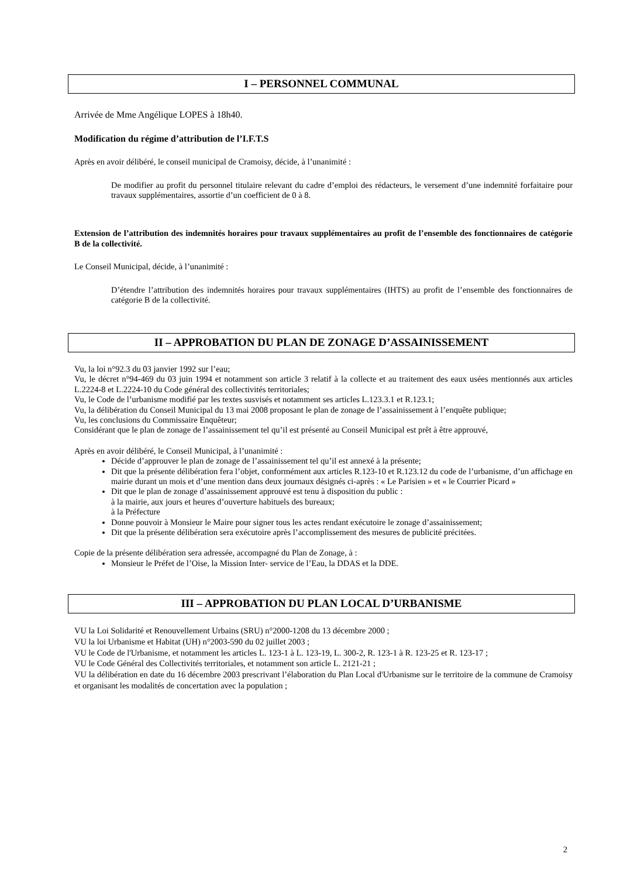I – PERSONNEL COMMUNAL
Arrivée de Mme Angélique LOPES à 18h40.
Modification du régime d’attribution de l’I.F.T.S
Après en avoir délibéré, le conseil municipal de Cramoisy, décide, à l’unanimité :
De modifier au profit du personnel titulaire relevant du cadre d’emploi des rédacteurs, le versement d’une indemnité forfaitaire pour travaux supplémentaires, assortie d’un coefficient de 0 à 8.
Extension de l’attribution des indemnités horaires pour travaux supplémentaires au profit de l’ensemble des fonctionnaires de catégorie B de la collectivité.
Le Conseil Municipal, décide, à l’unanimité :
D’étendre l’attribution des indemnités horaires pour travaux supplémentaires (IHTS) au profit de l’ensemble des fonctionnaires de catégorie B de la collectivité.
II – APPROBATION DU PLAN DE ZONAGE D’ASSAINISSEMENT
Vu, la loi n°92.3 du 03 janvier 1992 sur l’eau;
Vu, le décret n°94-469 du 03 juin 1994 et notamment son article 3 relatif à la collecte et au traitement des eaux usées mentionnés aux articles L.2224-8 et L.2224-10 du Code général des collectivités territoriales;
Vu, le Code de l’urbanisme modifié par les textes susvisés et notamment ses articles L.123.3.1 et R.123.1;
Vu, la délibération du Conseil Municipal du 13 mai 2008 proposant le plan de zonage de l’assainissement à l’enquête publique;
Vu, les conclusions du Commissaire Enquêteur;
Considérant que le plan de zonage de l’assainissement tel qu’il est présenté au Conseil Municipal est prêt à être approuvé,
Après en avoir délibéré, le Conseil Municipal, à l’unanimité :
Décide d’approuver le plan de zonage de l’assainissement tel qu’il est annexé à la présente;
Dit que la présente délibération fera l’objet, conformément aux articles R.123-10 et R.123.12 du code de l’urbanisme, d’un affichage en mairie durant un mois et d’une mention dans deux journaux désignés ci-après : « Le Parisien » et « le Courrier Picard »
Dit que le plan de zonage d’assainissement approuvé est tenu à disposition du public :
à la mairie, aux jours et heures d’ouverture habituels des bureaux;
à la Préfecture
Donne pouvoir à Monsieur le Maire pour signer tous les actes rendant exécutoire le zonage d’assainissement;
Dit que la présente délibération sera exécutoire après l’accomplissement des mesures de publicité précitées.
Copie de la présente délibération sera adressée, accompagné du Plan de Zonage, à :
Monsieur le Préfet de l’Oise, la Mission Inter- service de l’Eau, la DDAS et la DDE.
III – APPROBATION DU PLAN LOCAL D’URBANISME
VU la Loi Solidarité et Renouvellement Urbains (SRU) n°2000-1208 du 13 décembre 2000 ;
VU la loi Urbanisme et Habitat (UH) n°2003-590 du 02 juillet 2003 ;
VU le Code de l'Urbanisme, et notamment les articles L. 123-1 à L. 123-19, L. 300-2, R. 123-1 à R. 123-25 et R. 123-17 ;
VU le Code Général des Collectivités territoriales, et notamment son article L. 2121-21 ;
VU la délibération en date du 16 décembre 2003 prescrivant l’élaboration du Plan Local d'Urbanisme sur le territoire de la commune de Cramoisy et organisant les modalités de concertation avec la population ;
2